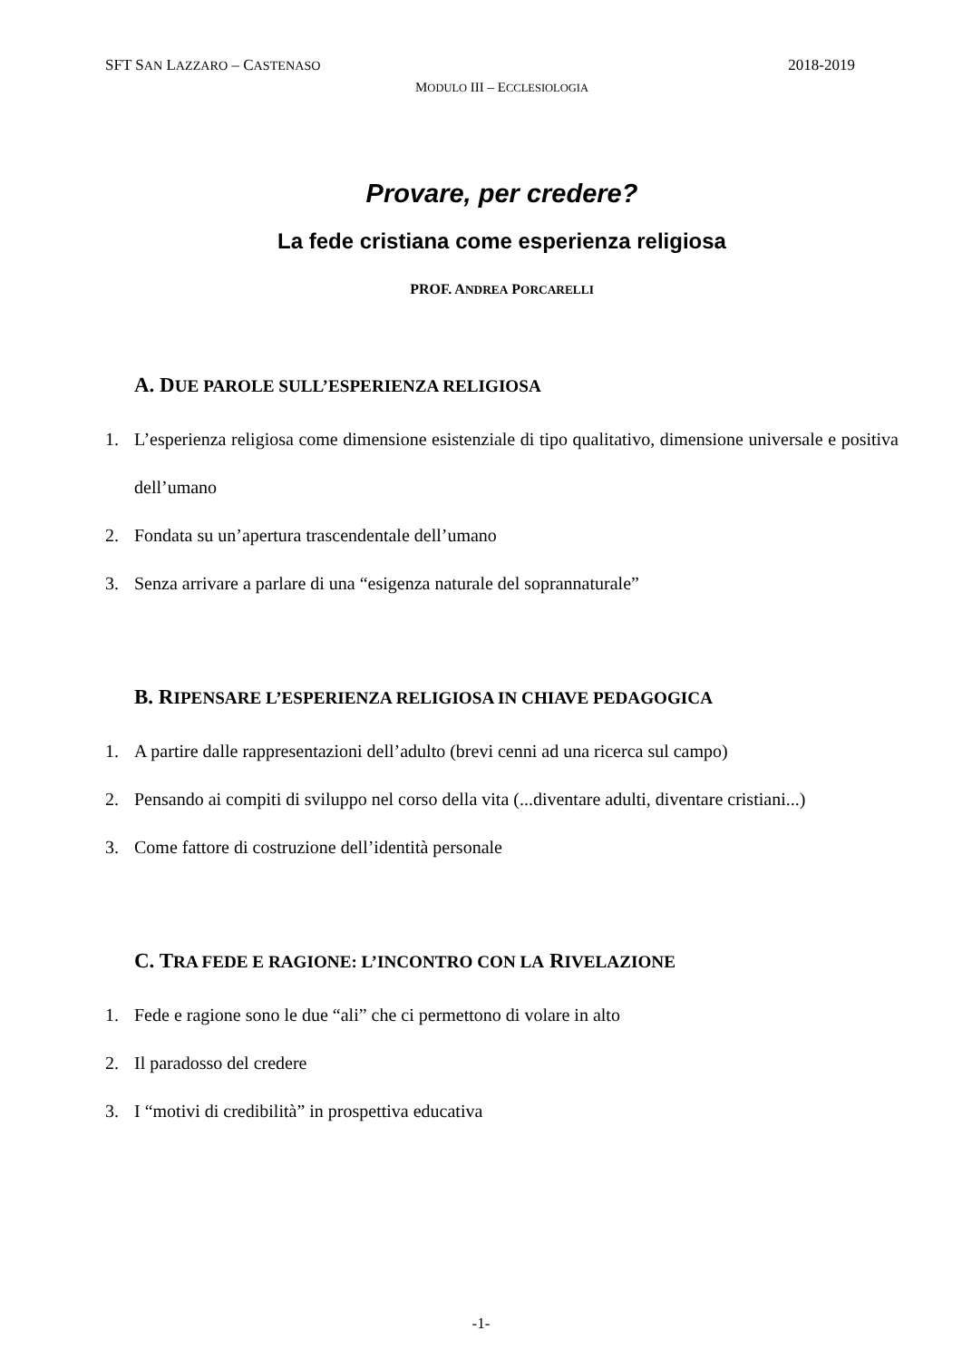SFT SAN LAZZARO – CASTENASO 2018-2019
MODULO III – ECCLESIOLOGIA
Provare, per credere?
La fede cristiana come esperienza religiosa
PROF. ANDREA PORCARELLI
A. DUE PAROLE SULL’ESPERIENZA RELIGIOSA
1. L’esperienza religiosa come dimensione esistenziale di tipo qualitativo, dimensione universale e positiva dell’umano
2. Fondata su un’apertura trascendentale dell’umano
3. Senza arrivare a parlare di una “esigenza naturale del soprannaturale”
B. RIPENSARE L’ESPERIENZA RELIGIOSA IN CHIAVE PEDAGOGICA
1. A partire dalle rappresentazioni dell’adulto (brevi cenni ad una ricerca sul campo)
2. Pensando ai compiti di sviluppo nel corso della vita (...diventare adulti, diventare cristiani...)
3. Come fattore di costruzione dell’identità personale
C. TRA FEDE E RAGIONE: L’INCONTRO CON LA RIVELAZIONE
1. Fede e ragione sono le due “ali” che ci permettono di volare in alto
2. Il paradosso del credere
3. I “motivi di credibilità” in prospettiva educativa
-1-